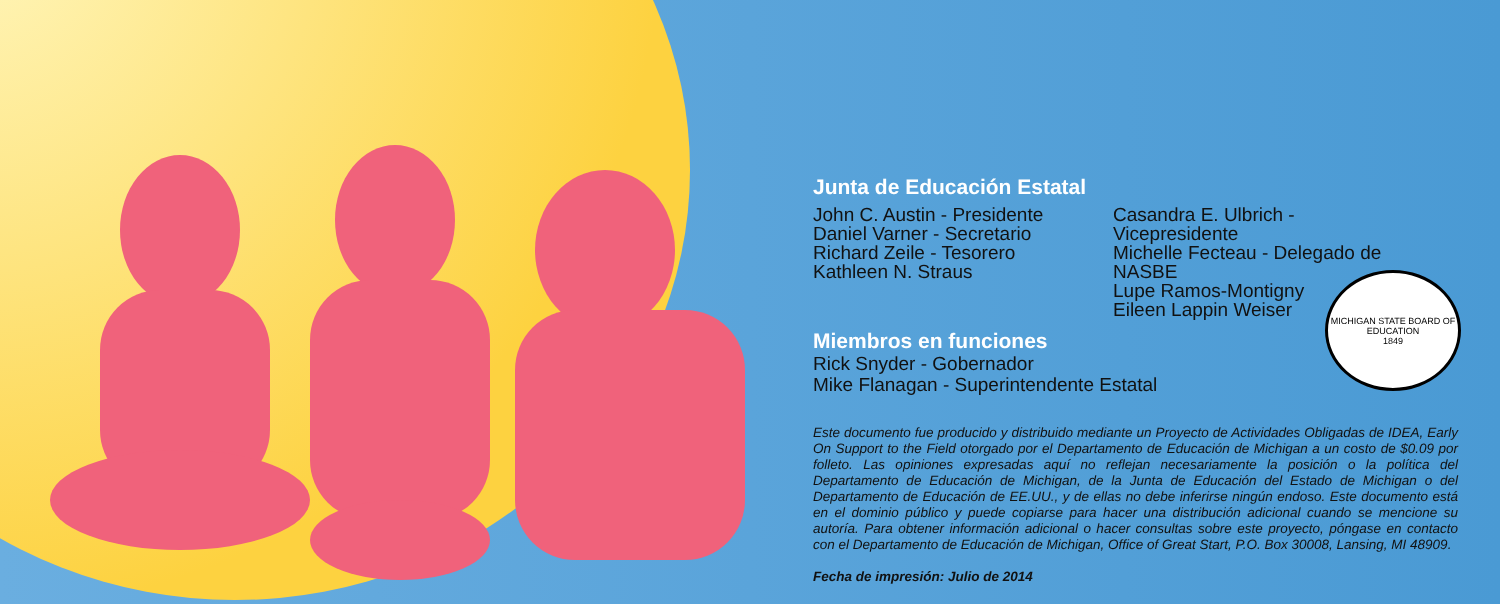Junta de Educación Estatal
John C. Austin - Presidente
Daniel Varner - Secretario
Richard Zeile - Tesorero
Kathleen N. Straus
Casandra E. Ulbrich - Vicepresidente
Michelle Fecteau - Delegado de NASBE
Lupe Ramos-Montigny
Eileen Lappin Weiser
Miembros en funciones
Rick Snyder - Gobernador
Mike Flanagan - Superintendente Estatal
Este documento fue producido y distribuido mediante un Proyecto de Actividades Obligadas de IDEA, Early On Support to the Field otorgado por el Departamento de Educación de Michigan a un costo de $0.09 por folleto. Las opiniones expresadas aquí no reflejan necesariamente la posición o la política del Departamento de Educación de Michigan, de la Junta de Educación del Estado de Michigan o del Departamento de Educación de EE.UU., y de ellas no debe inferirse ningún endoso. Este documento está en el dominio público y puede copiarse para hacer una distribución adicional cuando se mencione su autoría. Para obtener información adicional o hacer consultas sobre este proyecto, póngase en contacto con el Departamento de Educación de Michigan, Office of Great Start, P.O. Box 30008, Lansing, MI 48909.
Fecha de impresión: Julio de 2014
MICHIGAN STATE BOARD OF EDUCATION
1849